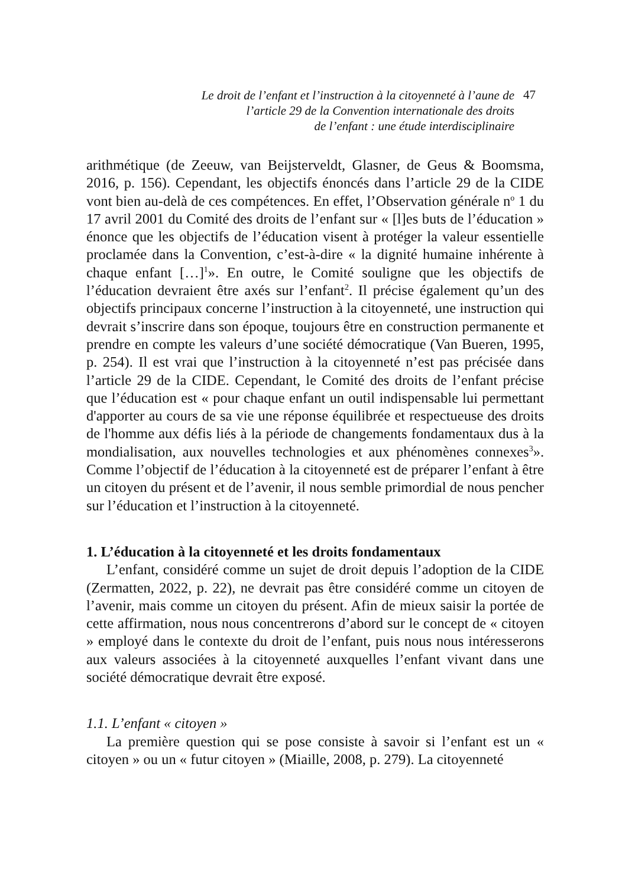Le droit de l’enfant et l’instruction à la citoyenneté à l’aune de
l’article 29 de la Convention internationale des droits
de l’enfant : une étude interdisciplinaire
47
arithmétique (de Zeeuw, van Beijsterveldt, Glasner, de Geus & Boomsma, 2016, p. 156). Cependant, les objectifs énoncés dans l’article 29 de la CIDE vont bien au-delà de ces compétences. En effet, l’Observation générale n<sup>o</sup> 1 du 17 avril 2001 du Comité des droits de l’enfant sur « [l]es buts de l’éducation » énonce que les objectifs de l’éducation visent à protéger la valeur essentielle proclamée dans la Convention, c’est-à-dire « la dignité humaine inhérente à chaque enfant […]<sup>1</sup>». En outre, le Comité souligne que les objectifs de l’éducation devraient être axés sur l’enfant<sup>2</sup>. Il précise également qu’un des objectifs principaux concerne l’instruction à la citoyenneté, une instruction qui devrait s’inscrire dans son époque, toujours être en construction permanente et prendre en compte les valeurs d’une société démocratique (Van Bueren, 1995, p. 254). Il est vrai que l’instruction à la citoyenneté n’est pas précisée dans l’article 29 de la CIDE. Cependant, le Comité des droits de l’enfant précise que l’éducation est « pour chaque enfant un outil indispensable lui permettant d'apporter au cours de sa vie une réponse équilibrée et respectueuse des droits de l'homme aux défis liés à la période de changements fondamentaux dus à la mondialisation, aux nouvelles technologies et aux phénomènes connexes<sup>3</sup>». Comme l’objectif de l’éducation à la citoyenneté est de préparer l’enfant à être un citoyen du présent et de l’avenir, il nous semble primordial de nous pencher sur l’éducation et l’instruction à la citoyenneté.
1. L’éducation à la citoyenneté et les droits fondamentaux
L’enfant, considéré comme un sujet de droit depuis l’adoption de la CIDE (Zermatten, 2022, p. 22), ne devrait pas être considéré comme un citoyen de l’avenir, mais comme un citoyen du présent. Afin de mieux saisir la portée de cette affirmation, nous nous concentrerons d’abord sur le concept de « citoyen » employé dans le contexte du droit de l’enfant, puis nous nous intéresserons aux valeurs associées à la citoyenneté auxquelles l’enfant vivant dans une société démocratique devrait être exposé.
1.1. L’enfant « citoyen »
La première question qui se pose consiste à savoir si l’enfant est un « citoyen » ou un « futur citoyen » (Miaille, 2008, p. 279). La citoyenneté